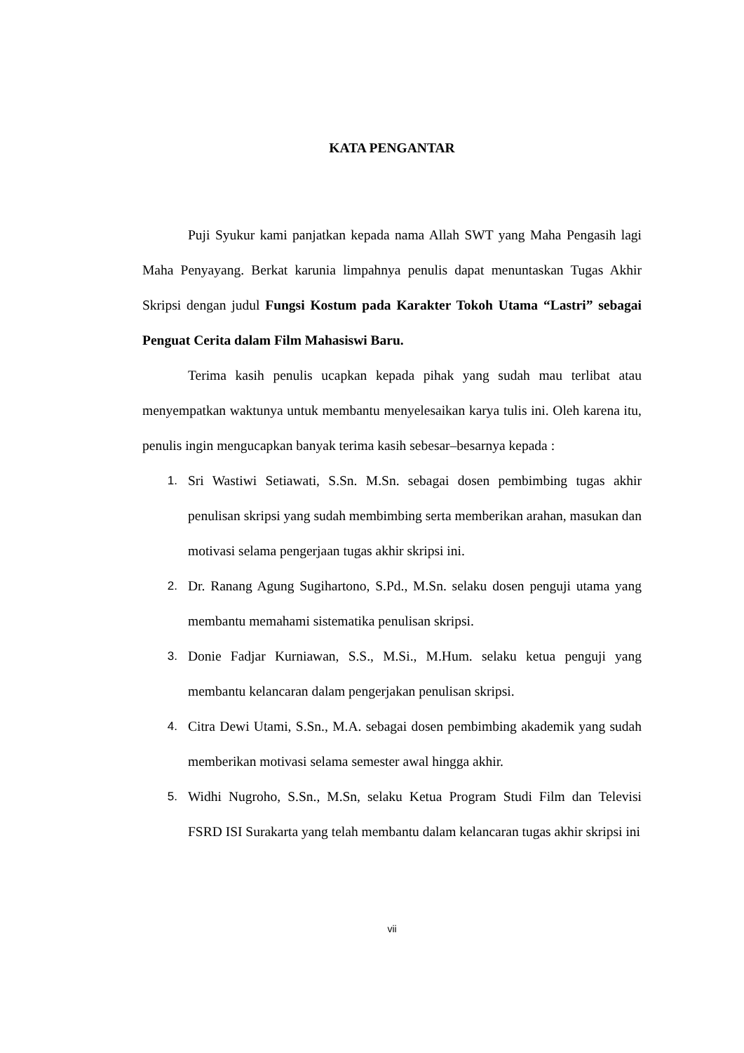KATA PENGANTAR
Puji Syukur kami panjatkan kepada nama Allah SWT yang Maha Pengasih lagi Maha Penyayang. Berkat karunia limpahnya penulis dapat menuntaskan Tugas Akhir Skripsi dengan judul Fungsi Kostum pada Karakter Tokoh Utama “Lastri” sebagai Penguat Cerita dalam Film Mahasiswi Baru.
Terima kasih penulis ucapkan kepada pihak yang sudah mau terlibat atau menyempatkan waktunya untuk membantu menyelesaikan karya tulis ini. Oleh karena itu, penulis ingin mengucapkan banyak terima kasih sebesar–besarnya kepada :
1. Sri Wastiwi Setiawati, S.Sn. M.Sn. sebagai dosen pembimbing tugas akhir penulisan skripsi yang sudah membimbing serta memberikan arahan, masukan dan motivasi selama pengerjaan tugas akhir skripsi ini.
2. Dr. Ranang Agung Sugihartono, S.Pd., M.Sn. selaku dosen penguji utama yang membantu memahami sistematika penulisan skripsi.
3. Donie Fadjar Kurniawan, S.S., M.Si., M.Hum. selaku ketua penguji yang membantu kelancaran dalam pengerjakan penulisan skripsi.
4. Citra Dewi Utami, S.Sn., M.A. sebagai dosen pembimbing akademik yang sudah memberikan motivasi selama semester awal hingga akhir.
5. Widhi Nugroho, S.Sn., M.Sn, selaku Ketua Program Studi Film dan Televisi FSRD ISI Surakarta yang telah membantu dalam kelancaran tugas akhir skripsi ini
vii